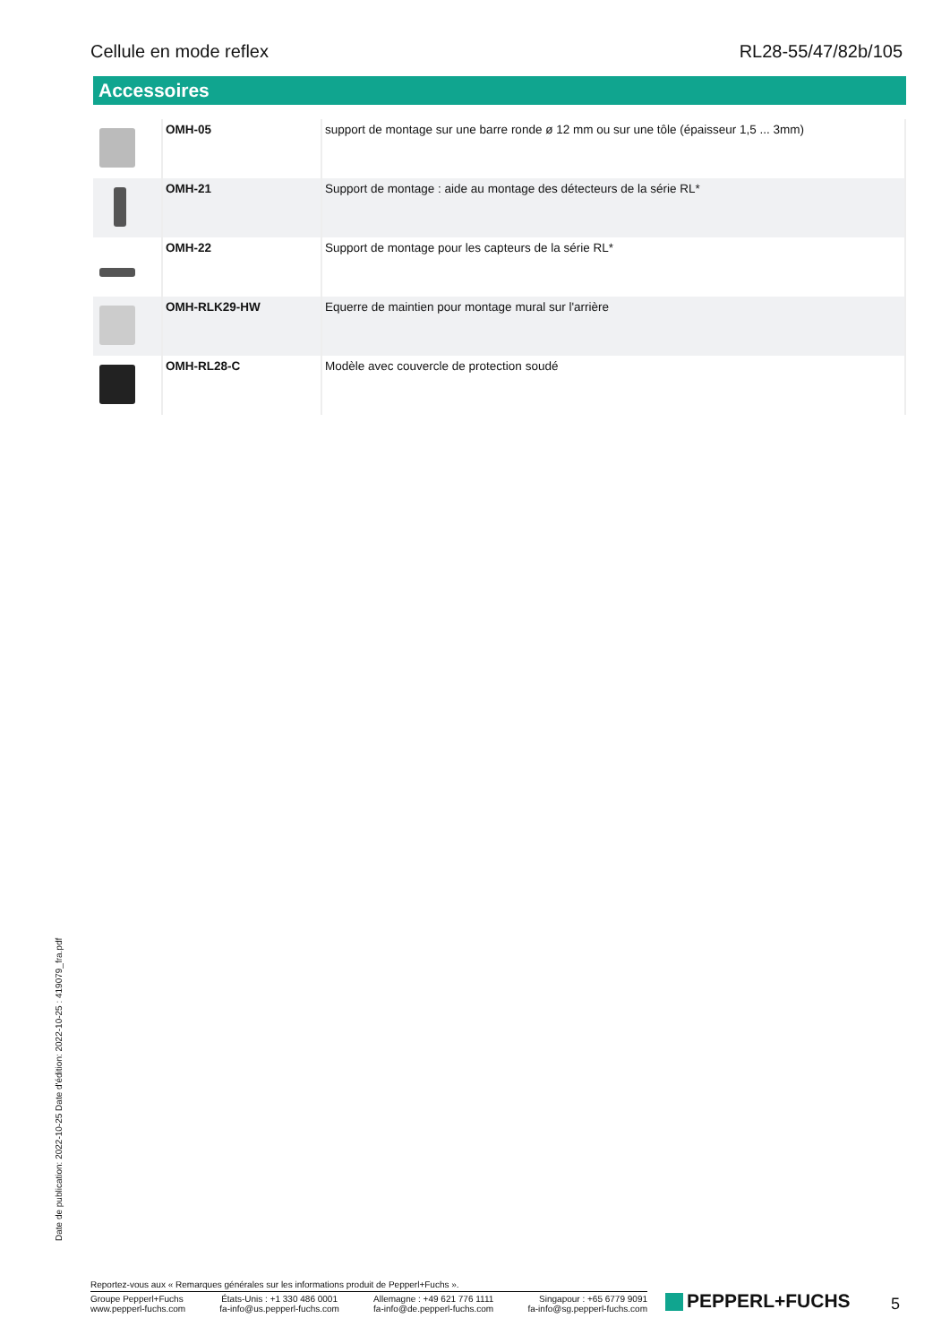Cellule en mode reflex RL28-55/47/82b/105
Accessoires
| | OMH-05 | support de montage sur une barre ronde ø 12 mm ou sur une tôle (épaisseur 1,5 ... 3mm) |
| | OMH-21 | Support de montage : aide au montage des détecteurs de la série RL* |
| | OMH-22 | Support de montage pour les capteurs de la série RL* |
| | OMH-RLK29-HW | Equerre de maintien pour montage mural sur l'arrière |
| | OMH-RL28-C | Modèle avec couvercle de protection soudé |
Date de publication: 2022-10-25 Date d'édition: 2022-10-25 : 419079_fra.pdf
Reportez-vous aux « Remarques générales sur les informations produit de Pepperl+Fuchs ».
Groupe Pepperl+Fuchs
www.pepperl-fuchs.com
États-Unis : +1 330 486 0001
fa-info@us.pepperl-fuchs.com
Allemagne : +49 621 776 1111
fa-info@de.pepperl-fuchs.com
Singapour : +65 6779 9091
fa-info@sg.pepperl-fuchs.com
PEPPERL+FUCHS 5